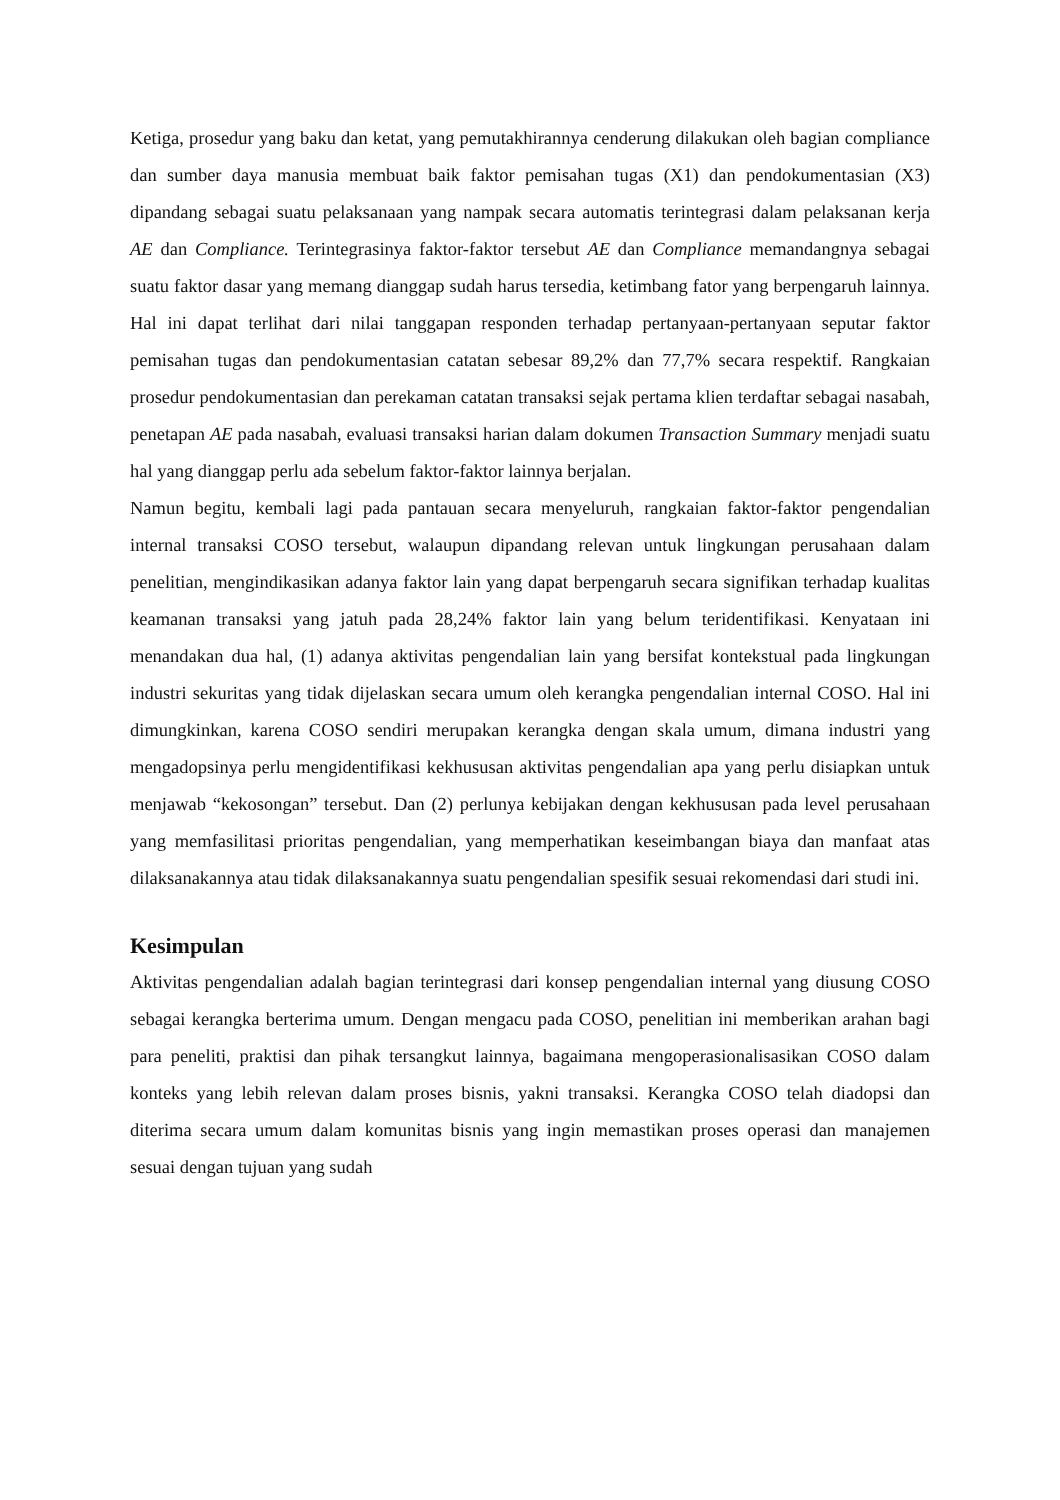Ketiga, prosedur yang baku dan ketat, yang pemutakhirannya cenderung dilakukan oleh bagian compliance dan sumber daya manusia membuat baik faktor pemisahan tugas (X1) dan pendokumentasian (X3) dipandang sebagai suatu pelaksanaan yang nampak secara automatis terintegrasi dalam pelaksanan kerja AE dan Compliance. Terintegrasinya faktor-faktor tersebut AE dan Compliance memandangnya sebagai suatu faktor dasar yang memang dianggap sudah harus tersedia, ketimbang fator yang berpengaruh lainnya. Hal ini dapat terlihat dari nilai tanggapan responden terhadap pertanyaan-pertanyaan seputar faktor pemisahan tugas dan pendokumentasian catatan sebesar 89,2% dan 77,7% secara respektif. Rangkaian prosedur pendokumentasian dan perekaman catatan transaksi sejak pertama klien terdaftar sebagai nasabah, penetapan AE pada nasabah, evaluasi transaksi harian dalam dokumen Transaction Summary menjadi suatu hal yang dianggap perlu ada sebelum faktor-faktor lainnya berjalan.
Namun begitu, kembali lagi pada pantauan secara menyeluruh, rangkaian faktor-faktor pengendalian internal transaksi COSO tersebut, walaupun dipandang relevan untuk lingkungan perusahaan dalam penelitian, mengindikasikan adanya faktor lain yang dapat berpengaruh secara signifikan terhadap kualitas keamanan transaksi yang jatuh pada 28,24% faktor lain yang belum teridentifikasi. Kenyataan ini menandakan dua hal, (1) adanya aktivitas pengendalian lain yang bersifat kontekstual pada lingkungan industri sekuritas yang tidak dijelaskan secara umum oleh kerangka pengendalian internal COSO. Hal ini dimungkinkan, karena COSO sendiri merupakan kerangka dengan skala umum, dimana industri yang mengadopsinya perlu mengidentifikasi kekhususan aktivitas pengendalian apa yang perlu disiapkan untuk menjawab “kekosongan” tersebut. Dan (2) perlunya kebijakan dengan kekhususan pada level perusahaan yang memfasilitasi prioritas pengendalian, yang memperhatikan keseimbangan biaya dan manfaat atas dilaksanakannya atau tidak dilaksanakannya suatu pengendalian spesifik sesuai rekomendasi dari studi ini.
Kesimpulan
Aktivitas pengendalian adalah bagian terintegrasi dari konsep pengendalian internal yang diusung COSO sebagai kerangka berterima umum. Dengan mengacu pada COSO, penelitian ini memberikan arahan bagi para peneliti, praktisi dan pihak tersangkut lainnya, bagaimana mengoperasionalisasikan COSO dalam konteks yang lebih relevan dalam proses bisnis, yakni transaksi. Kerangka COSO telah diadopsi dan diterima secara umum dalam komunitas bisnis yang ingin memastikan proses operasi dan manajemen sesuai dengan tujuan yang sudah